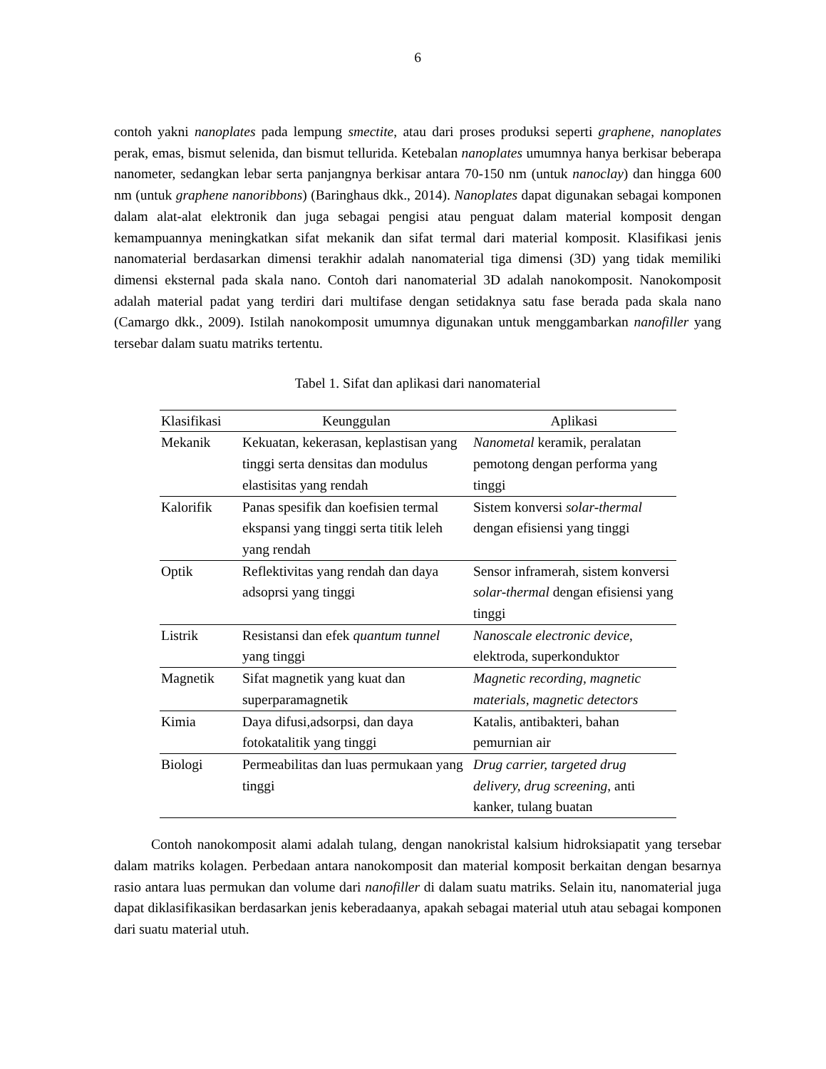6
contoh yakni nanoplates pada lempung smectite, atau dari proses produksi seperti graphene, nanoplates perak, emas, bismut selenida, dan bismut tellurida. Ketebalan nanoplates umumnya hanya berkisar beberapa nanometer, sedangkan lebar serta panjangnya berkisar antara 70-150 nm (untuk nanoclay) dan hingga 600 nm (untuk graphene nanoribbons) (Baringhaus dkk., 2014). Nanoplates dapat digunakan sebagai komponen dalam alat-alat elektronik dan juga sebagai pengisi atau penguat dalam material komposit dengan kemampuannya meningkatkan sifat mekanik dan sifat termal dari material komposit. Klasifikasi jenis nanomaterial berdasarkan dimensi terakhir adalah nanomaterial tiga dimensi (3D) yang tidak memiliki dimensi eksternal pada skala nano. Contoh dari nanomaterial 3D adalah nanokomposit. Nanokomposit adalah material padat yang terdiri dari multifase dengan setidaknya satu fase berada pada skala nano (Camargo dkk., 2009). Istilah nanokomposit umumnya digunakan untuk menggambarkan nanofiller yang tersebar dalam suatu matriks tertentu.
Tabel 1. Sifat dan aplikasi dari nanomaterial
| Klasifikasi | Keunggulan | Aplikasi |
| --- | --- | --- |
| Mekanik | Kekuatan, kekerasan, keplastisan yang tinggi serta densitas dan modulus elastisitas yang rendah | Nanometal keramik, peralatan pemotong dengan performa yang tinggi |
| Kalorifik | Panas spesifik dan koefisien termal ekspansi yang tinggi serta titik leleh yang rendah | Sistem konversi solar-thermal dengan efisiensi yang tinggi |
| Optik | Reflektivitas yang rendah dan daya adsoprsi yang tinggi | Sensor inframerah, sistem konversi solar-thermal dengan efisiensi yang tinggi |
| Listrik | Resistansi dan efek quantum tunnel yang tinggi | Nanoscale electronic device , elektroda, superkonduktor |
| Magnetik | Sifat magnetik yang kuat dan superparamagnetik | Magnetic recording, magnetic materials, magnetic detectors |
| Kimia | Daya difusi,adsorpsi, dan daya fotokatalitik yang tinggi | Katalis, antibakteri, bahan pemurnian air |
| Biologi | Permeabilitas dan luas permukaan yang tinggi | Drug carrier, targeted drug delivery, drug screening , anti kanker, tulang buatan |
Contoh nanokomposit alami adalah tulang, dengan nanokristal kalsium hidroksiapatit yang tersebar dalam matriks kolagen. Perbedaan antara nanokomposit dan material komposit berkaitan dengan besarnya rasio antara luas permukan dan volume dari nanofiller di dalam suatu matriks. Selain itu, nanomaterial juga dapat diklasifikasikan berdasarkan jenis keberadaanya, apakah sebagai material utuh atau sebagai komponen dari suatu material utuh.